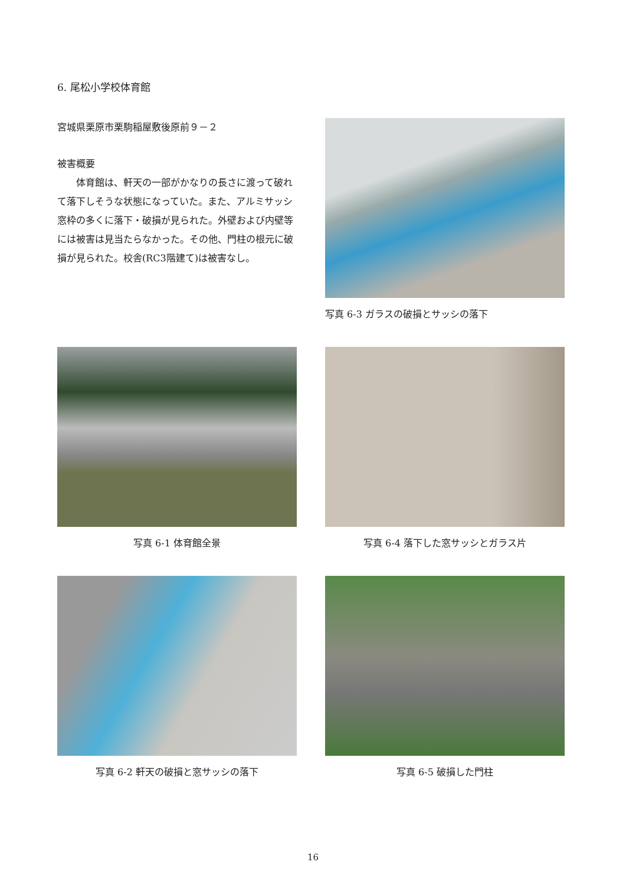6. 尾松小学校体育館
宮城県栗原市栗駒稲屋敷後原前９－２
被害概要
体育館は、軒天の一部がかなりの長さに渡って破れて落下しそうな状態になっていた。また、アルミサッシ窓枠の多くに落下・破損が見られた。外壁および内壁等には被害は見当たらなかった。その他、門柱の根元に破損が見られた。校舎(RC3階建て)は被害なし。
写真 6-3 ガラスの破損とサッシの落下
写真 6-1 体育館全景 写真 6-4 落下した窓サッシとガラス片
写真 6-2 軒天の破損と窓サッシの落下 写真 6-5 破損した門柱
16